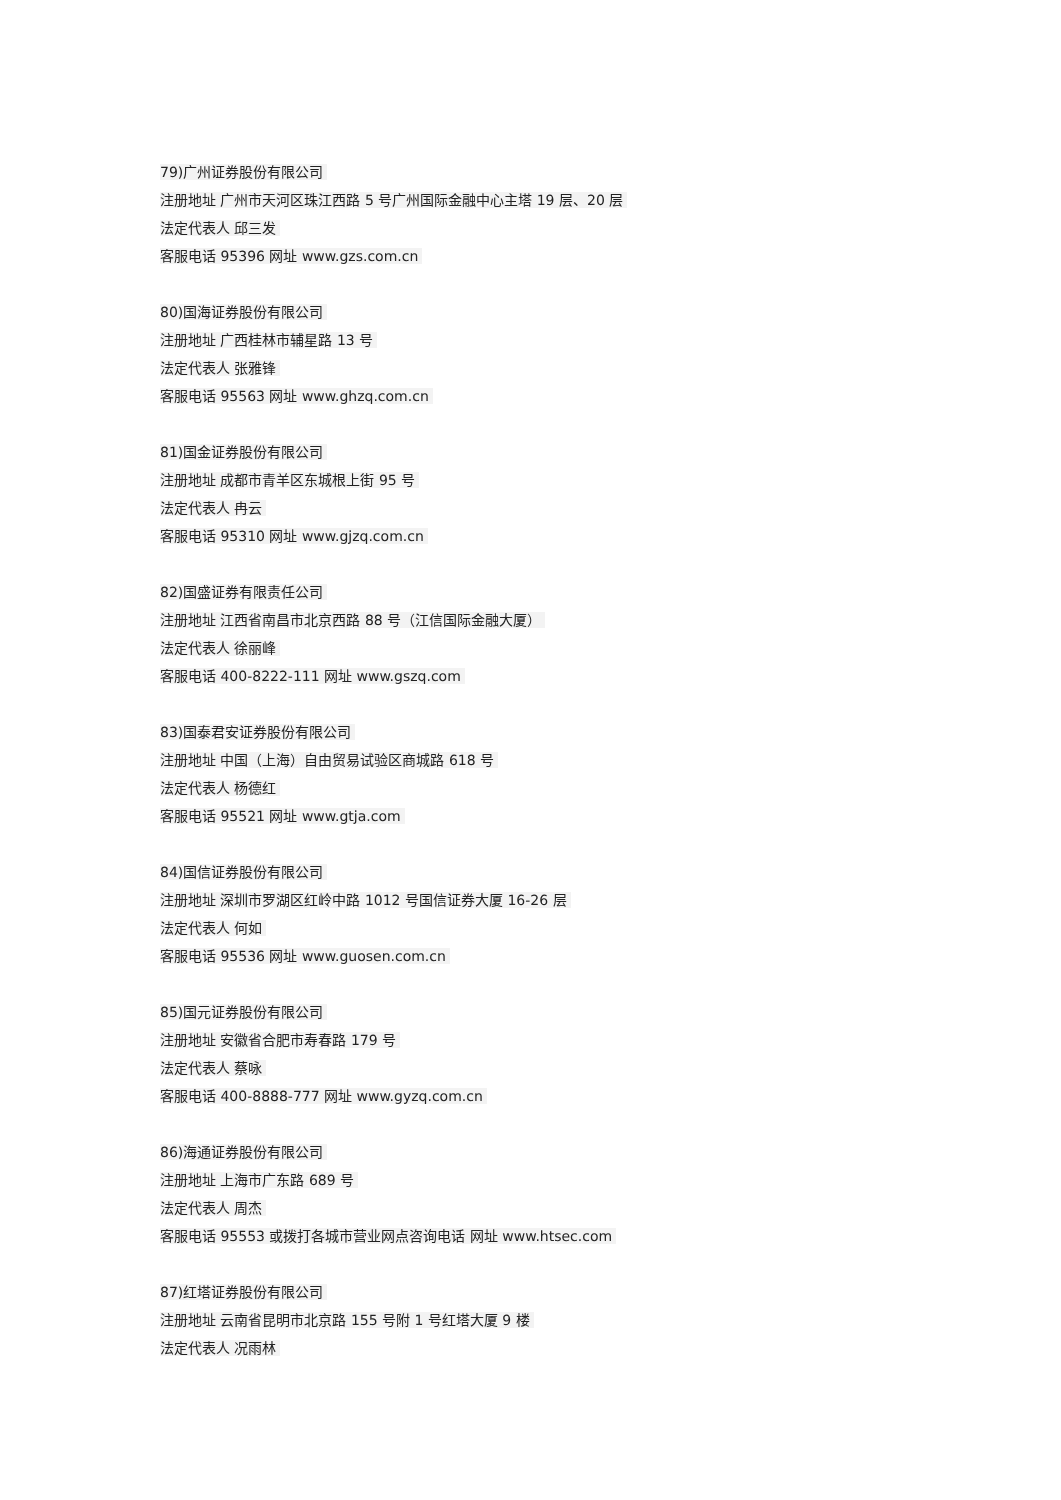79)广州证券股份有限公司
注册地址 广州市天河区珠江西路 5 号广州国际金融中心主塔 19 层、20 层
法定代表人 邱三发
客服电话 95396 网址 www.gzs.com.cn
80)国海证券股份有限公司
注册地址 广西桂林市辅星路 13 号
法定代表人 张雅锋
客服电话 95563 网址 www.ghzq.com.cn
81)国金证券股份有限公司
注册地址 成都市青羊区东城根上街 95 号
法定代表人 冉云
客服电话 95310 网址 www.gjzq.com.cn
82)国盛证券有限责任公司
注册地址 江西省南昌市北京西路 88 号（江信国际金融大厦）
法定代表人 徐丽峰
客服电话 400-8222-111 网址 www.gszq.com
83)国泰君安证券股份有限公司
注册地址 中国（上海）自由贸易试验区商城路 618 号
法定代表人 杨德红
客服电话 95521 网址 www.gtja.com
84)国信证券股份有限公司
注册地址 深圳市罗湖区红岭中路 1012 号国信证券大厦 16-26 层
法定代表人 何如
客服电话 95536 网址 www.guosen.com.cn
85)国元证券股份有限公司
注册地址 安徽省合肥市寿春路 179 号
法定代表人 蔡咏
客服电话 400-8888-777 网址 www.gyzq.com.cn
86)海通证券股份有限公司
注册地址 上海市广东路 689 号
法定代表人 周杰
客服电话 95553 或拨打各城市营业网点咨询电话 网址 www.htsec.com
87)红塔证券股份有限公司
注册地址 云南省昆明市北京路 155 号附 1 号红塔大厦 9 楼
法定代表人 况雨林